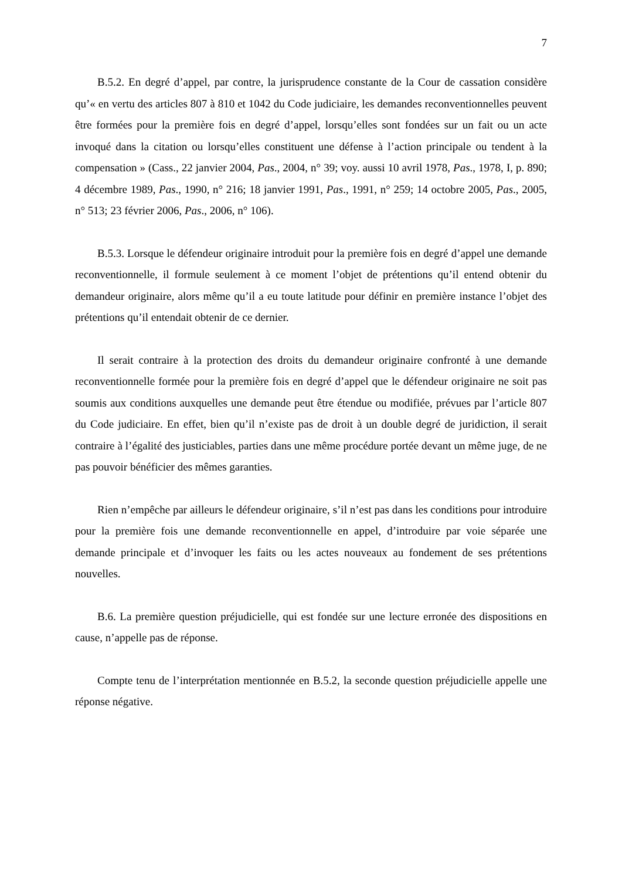7
B.5.2. En degré d’appel, par contre, la jurisprudence constante de la Cour de cassation considère qu’« en vertu des articles 807 à 810 et 1042 du Code judiciaire, les demandes reconventionnelles peuvent être formées pour la première fois en degré d’appel, lorsqu’elles sont fondées sur un fait ou un acte invoqué dans la citation ou lorsqu’elles constituent une défense à l’action principale ou tendent à la compensation » (Cass., 22 janvier 2004, Pas., 2004, n° 39; voy. aussi 10 avril 1978, Pas., 1978, I, p. 890; 4 décembre 1989, Pas., 1990, n° 216; 18 janvier 1991, Pas., 1991, n° 259; 14 octobre 2005, Pas., 2005, n° 513; 23 février 2006, Pas., 2006, n° 106).
B.5.3. Lorsque le défendeur originaire introduit pour la première fois en degré d’appel une demande reconventionnelle, il formule seulement à ce moment l’objet de prétentions qu’il entend obtenir du demandeur originaire, alors même qu’il a eu toute latitude pour définir en première instance l’objet des prétentions qu’il entendait obtenir de ce dernier.
Il serait contraire à la protection des droits du demandeur originaire confronté à une demande reconventionnelle formée pour la première fois en degré d’appel que le défendeur originaire ne soit pas soumis aux conditions auxquelles une demande peut être étendue ou modifiée, prévues par l’article 807 du Code judiciaire. En effet, bien qu’il n’existe pas de droit à un double degré de juridiction, il serait contraire à l’égalité des justiciables, parties dans une même procédure portée devant un même juge, de ne pas pouvoir bénéficier des mêmes garanties.
Rien n’empêche par ailleurs le défendeur originaire, s’il n’est pas dans les conditions pour introduire pour la première fois une demande reconventionnelle en appel, d’introduire par voie séparée une demande principale et d’invoquer les faits ou les actes nouveaux au fondement de ses prétentions nouvelles.
B.6. La première question préjudicielle, qui est fondée sur une lecture erronée des dispositions en cause, n’appelle pas de réponse.
Compte tenu de l’interprétation mentionnée en B.5.2, la seconde question préjudicielle appelle une réponse négative.